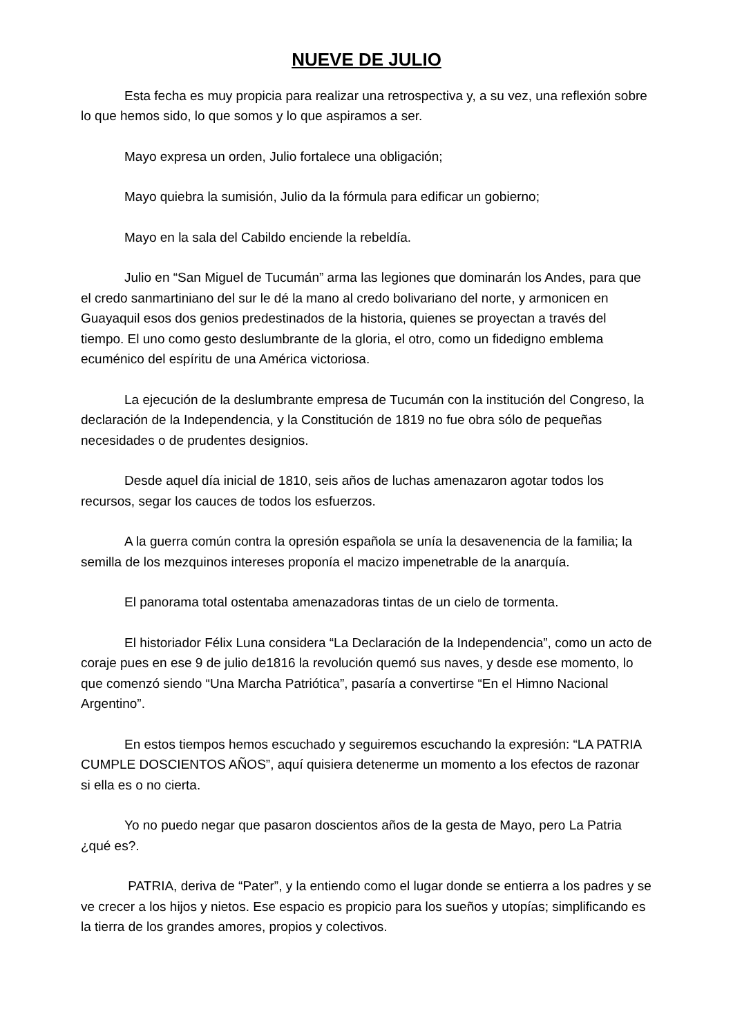NUEVE DE JULIO
Esta fecha es muy propicia para realizar una retrospectiva y, a su vez, una reflexión sobre lo que hemos sido, lo que somos y lo que aspiramos a ser.
Mayo expresa un orden, Julio fortalece una obligación;
Mayo quiebra la sumisión, Julio da la fórmula para edificar un gobierno;
Mayo en la sala del Cabildo enciende la rebeldía.
Julio en “San Miguel de Tucumán” arma las legiones que dominarán los Andes, para que el credo sanmartiniano del sur le dé la mano al credo bolivariano del norte, y armonicen en Guayaquil esos dos genios predestinados de la historia, quienes se proyectan a través del tiempo. El uno como gesto deslumbrante de la gloria, el otro, como un fidedigno emblema ecuménico del espíritu de una América victoriosa.
La ejecución de la deslumbrante empresa de Tucumán con la institución del Congreso, la declaración de la Independencia, y la Constitución de 1819 no fue obra sólo de pequeñas necesidades o de prudentes designios.
Desde aquel día inicial de 1810, seis años de luchas amenazaron agotar todos los recursos, segar los cauces de todos los esfuerzos.
A la guerra común contra la opresión española se unía la desavenencia de la familia; la semilla de los mezquinos intereses proponía el macizo impenetrable de la anarquía.
El panorama total ostentaba amenazadoras tintas de un cielo de tormenta.
El historiador Félix Luna considera “La Declaración de la Independencia”, como un acto de coraje pues en ese 9 de julio de1816 la revolución quemó sus naves, y desde ese momento, lo que comenzó siendo “Una Marcha Patriótica”, pasaría a convertirse “En el Himno Nacional Argentino”.
En estos tiempos hemos escuchado y seguiremos escuchando la expresión: “LA PATRIA CUMPLE DOSCIENTOS AÑOS”, aquí quisiera detenerme un momento a los efectos de razonar si ella es o no cierta.
Yo no puedo negar que pasaron doscientos años de la gesta de Mayo, pero La Patria ¿qué es?.
PATRIA, deriva de “Pater”, y la entiendo como el lugar donde se entierra a los padres y se ve crecer a los hijos y nietos. Ese espacio es propicio para los sueños y utopías; simplificando es la tierra de los grandes amores, propios y colectivos.